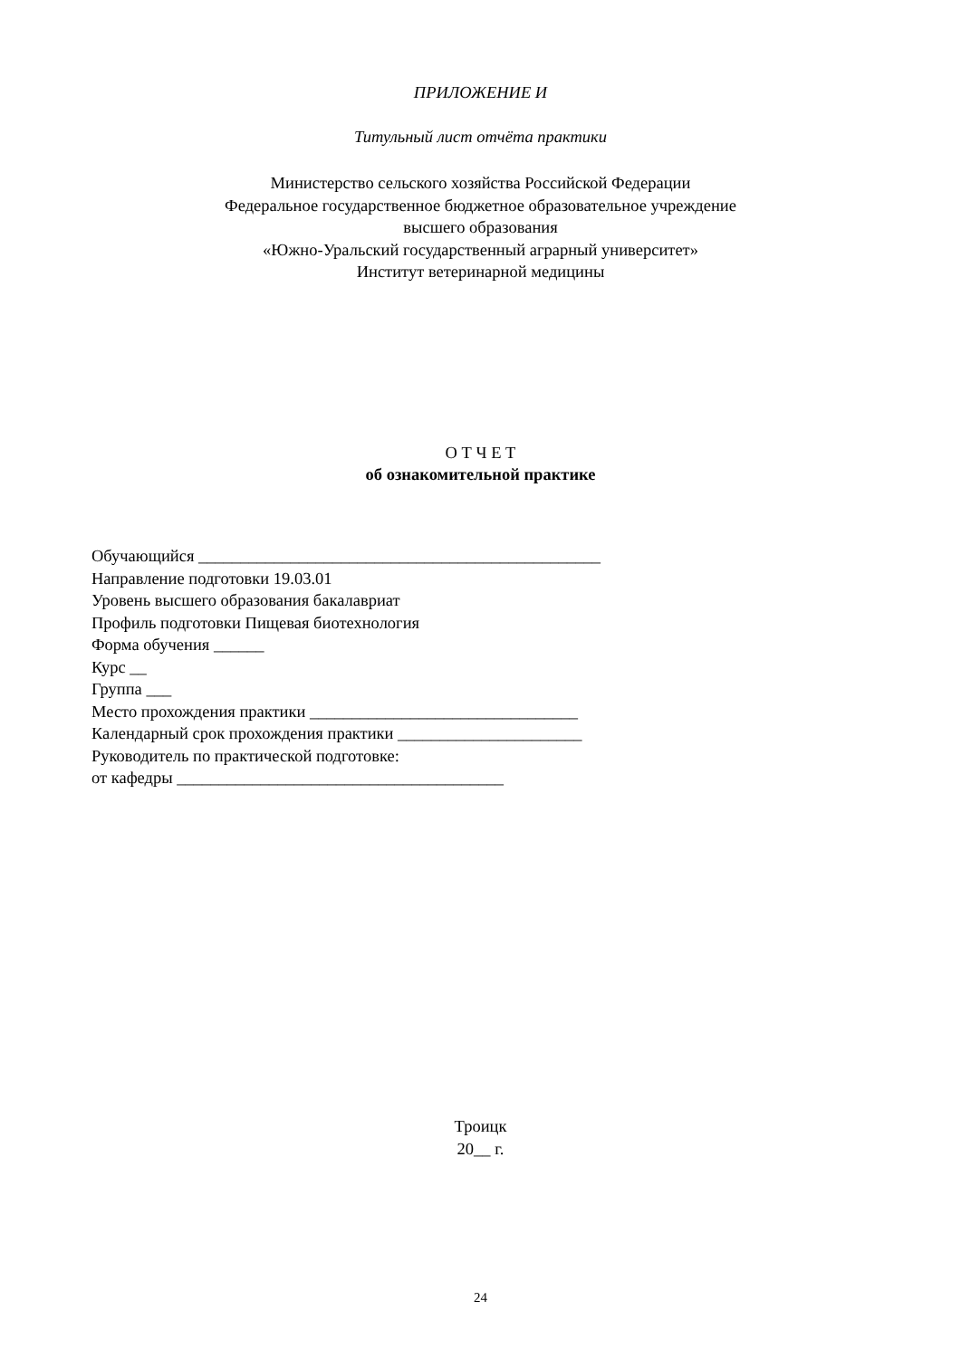ПРИЛОЖЕНИЕ И
Титульный лист отчёта практики
Министерство сельского хозяйства Российской Федерации
Федеральное государственное бюджетное образовательное учреждение
высшего образования
«Южно-Уральский государственный аграрный университет»
Институт ветеринарной медицины
О Т Ч Е Т
об ознакомительной практике
Обучающийся ________________________________________________
Направление подготовки 19.03.01
Уровень высшего образования бакалавриат
Профиль подготовки Пищевая биотехнология
Форма обучения ______
Курс __
Группа ___
Место прохождения практики ________________________________
Календарный срок прохождения практики ______________________
Руководитель по практической подготовке:
от кафедры _______________________________________
Троицк
20__ г.
24